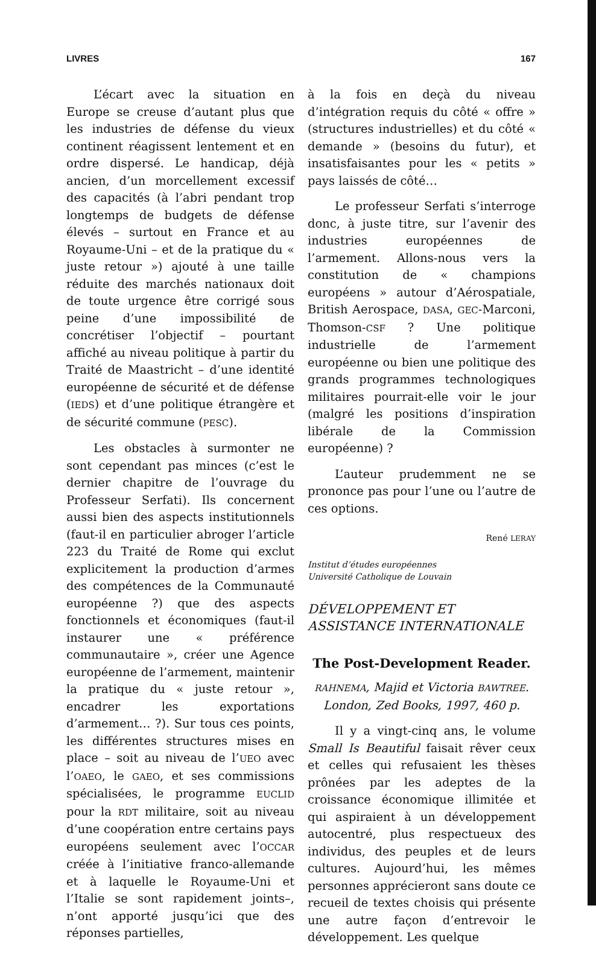LIVRES 167
L’écart avec la situation en Europe se creuse d’autant plus que les industries de défense du vieux continent réagissent lentement et en ordre dispersé. Le handicap, déjà ancien, d’un morcellement excessif des capacités (à l’abri pendant trop longtemps de budgets de défense élevés – surtout en France et au Royaume-Uni – et de la pratique du « juste retour ») ajouté à une taille réduite des marchés nationaux doit de toute urgence être corrigé sous peine d’une impossibilité de concrétiser l’objectif – pourtant affiché au niveau politique à partir du Traité de Maastricht – d’une identité européenne de sécurité et de défense (IEDS) et d’une politique étrangère et de sécurité commune (PESC).
Les obstacles à surmonter ne sont cependant pas minces (c’est le dernier chapitre de l’ouvrage du Professeur Serfati). Ils concernent aussi bien des aspects institutionnels (faut-il en particulier abroger l’article 223 du Traité de Rome qui exclut explicitement la production d’armes des compétences de la Communauté européenne ?) que des aspects fonctionnels et économiques (faut-il instaurer une « préférence communautaire », créer une Agence européenne de l’armement, maintenir la pratique du « juste retour », encadrer les exportations d’armement… ?). Sur tous ces points, les différentes structures mises en place – soit au niveau de l’UEO avec l’OAEO, le GAEO, et ses commissions spécialisées, le programme EUCLID pour la RDT militaire, soit au niveau d’une coopération entre certains pays européens seulement avec l’OCCAR créée à l’initiative franco-allemande et à laquelle le Royaume-Uni et l’Italie se sont rapidement joints–, n’ont apporté jusqu’ici que des réponses partielles,
à la fois en deçà du niveau d’intégration requis du côté « offre » (structures industrielles) et du côté « demande » (besoins du futur), et insatisfaisantes pour les « petits » pays laissés de côté…
Le professeur Serfati s’interroge donc, à juste titre, sur l’avenir des industries européennes de l’armement. Allons-nous vers la constitution de « champions européens » autour d’Aérospatiale, British Aerospace, DASA, GEC-Marconi, Thomson-CSF ? Une politique industrielle de l’armement européenne ou bien une politique des grands programmes technologiques militaires pourrait-elle voir le jour (malgré les positions d’inspiration libérale de la Commission européenne) ?
L’auteur prudemment ne se prononce pas pour l’une ou l’autre de ces options.
René LERAY
Institut d’études européennes
Université Catholique de Louvain
DÉVELOPPEMENT ET
ASSISTANCE INTERNATIONALE
The Post-Development Reader.
RAHNEMA, Majid et Victoria BAWTREE.
London, Zed Books, 1997, 460 p.
Il y a vingt-cinq ans, le volume Small Is Beautiful faisait rêver ceux et celles qui refusaient les thèses prônées par les adeptes de la croissance économique illimitée et qui aspiraient à un développement autocentré, plus respectueux des individus, des peuples et de leurs cultures. Aujourd’hui, les mêmes personnes apprécieront sans doute ce recueil de textes choisis qui présente une autre façon d’entrevoir le développement. Les quelque